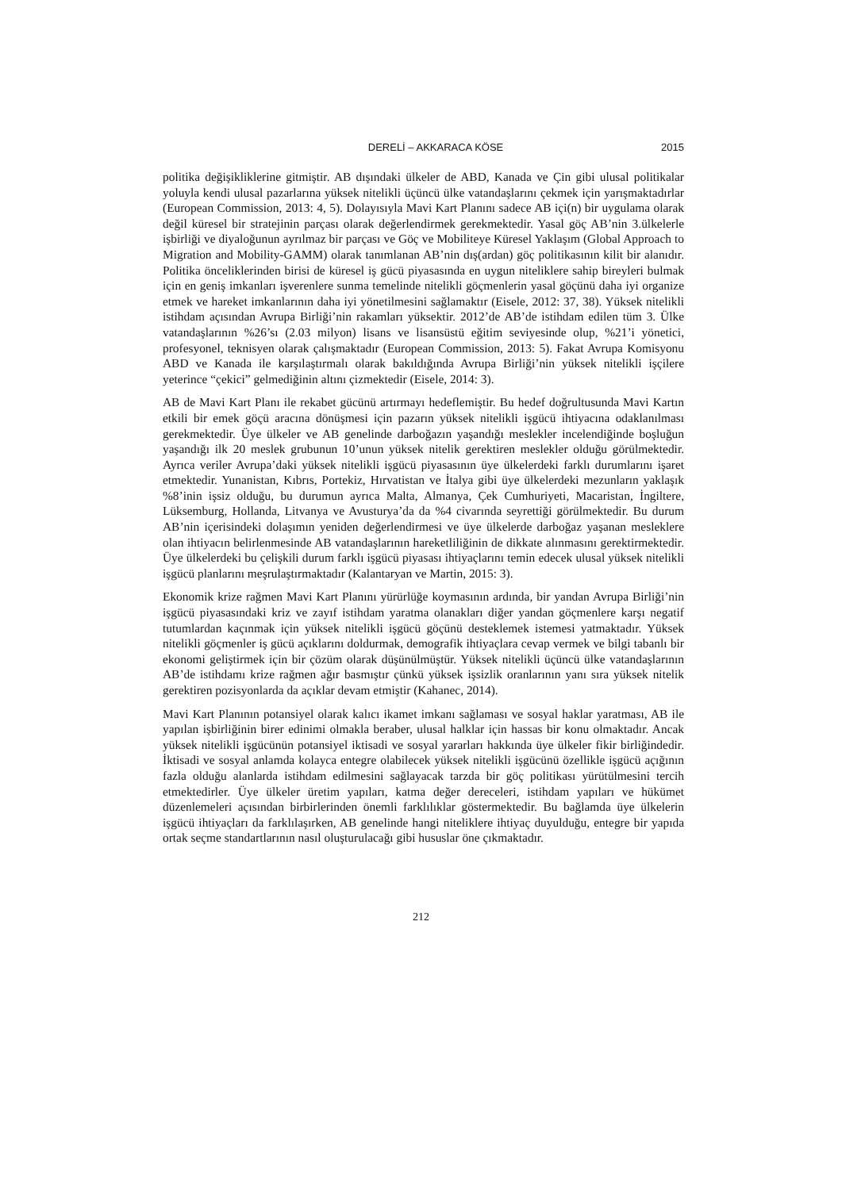DERELİ – AKKARACA KÖSE 2015
politika değişikliklerine gitmiştir. AB dışındaki ülkeler de ABD, Kanada ve Çin gibi ulusal politikalar yoluyla kendi ulusal pazarlarına yüksek nitelikli üçüncü ülke vatandaşlarını çekmek için yarışmaktadırlar (European Commission, 2013: 4, 5). Dolayısıyla Mavi Kart Planını sadece AB içi(n) bir uygulama olarak değil küresel bir stratejinin parçası olarak değerlendirmek gerekmektedir. Yasal göç AB’nin 3.ülkelerle işbirliği ve diyaloğunun ayrılmaz bir parçası ve Göç ve Mobiliteye Küresel Yaklaşım (Global Approach to Migration and Mobility-GAMM) olarak tanımlanan AB’nin dış(ardan) göç politikasının kilit bir alanıdır. Politika önceliklerinden birisi de küresel iş gücü piyasasında en uygun niteliklere sahip bireyleri bulmak için en geniş imkanları işverenlere sunma temelinde nitelikli göçmenlerin yasal göçünü daha iyi organize etmek ve hareket imkanlarının daha iyi yönetilmesini sağlamaktır (Eisele, 2012: 37, 38). Yüksek nitelikli istihdam açısından Avrupa Birliği’nin rakamları yüksektir. 2012’de AB’de istihdam edilen tüm 3. Ülke vatandaşlarının %26’sı (2.03 milyon) lisans ve lisansüstü eğitim seviyesinde olup, %21’i yönetici, profesyonel, teknisyen olarak çalışmaktadır (European Commission, 2013: 5). Fakat Avrupa Komisyonu ABD ve Kanada ile karşılaştırmalı olarak bakıldığında Avrupa Birliği’nin yüksek nitelikli işçilere yeterince “çekici” gelmediğinin altını çizmektedir (Eisele, 2014: 3).
AB de Mavi Kart Planı ile rekabet gücünü artırmayı hedeflemiştir. Bu hedef doğrultusunda Mavi Kartın etkili bir emek göçü aracına dönüşmesi için pazarın yüksek nitelikli işgücü ihtiyacına odaklanılması gerekmektedir. Üye ülkeler ve AB genelinde darboğazın yaşandığı meslekler incelendiğinde boşluğun yaşandığı ilk 20 meslek grubunun 10’unun yüksek nitelik gerektiren meslekler olduğu görülmektedir. Ayrıca veriler Avrupa’daki yüksek nitelikli işgücü piyasasının üye ülkelerdeki farklı durumlarını işaret etmektedir. Yunanistan, Kıbrıs, Portekiz, Hırvatistan ve İtalya gibi üye ülkelerdeki mezunların yaklaşık %8’inin işsiz olduğu, bu durumun ayrıca Malta, Almanya, Çek Cumhuriyeti, Macaristan, İngiltere, Lüksemburg, Hollanda, Litvanya ve Avusturya’da da %4 civarında seyrettiği görülmektedir. Bu durum AB’nin içerisindeki dolaşımın yeniden değerlendirmesi ve üye ülkelerde darboğaz yaşanan mesleklere olan ihtiyacın belirlenmesinde AB vatandaşlarının hareketliliğinin de dikkate alınmasını gerektirmektedir. Üye ülkelerdeki bu çelişkili durum farklı işgücü piyasası ihtiyaçlarını temin edecek ulusal yüksek nitelikli işgücü planlarını meşrulaştırmaktadır (Kalantaryan ve Martin, 2015: 3).
Ekonomik krize rağmen Mavi Kart Planını yürürlüğe koymasının ardında, bir yandan Avrupa Birliği’nin işgücü piyasasındaki kriz ve zayıf istihdam yaratma olanakları diğer yandan göçmenlere karşı negatif tutumlardan kaçınmak için yüksek nitelikli işgücü göçünü desteklemek istemesi yatmaktadır. Yüksek nitelikli göçmenler iş gücü açıklarını doldurmak, demografik ihtiyaçlara cevap vermek ve bilgi tabanlı bir ekonomi geliştirmek için bir çözüm olarak düşünülmüştür. Yüksek nitelikli üçüncü ülke vatandaşlarının AB’de istihdamı krize rağmen ağır basmıştır çünkü yüksek işsizlik oranlarının yanı sıra yüksek nitelik gerektiren pozisyonlarda da açıklar devam etmiştir (Kahanec, 2014).
Mavi Kart Planının potansiyel olarak kalıcı ikamet imkanı sağlaması ve sosyal haklar yaratması, AB ile yapılan işbirliğinin birer edinimi olmakla beraber, ulusal halklar için hassas bir konu olmaktadır. Ancak yüksek nitelikli işgücünün potansiyel iktisadi ve sosyal yararları hakkında üye ülkeler fikir birliğindedir. İktisadi ve sosyal anlamda kolayca entegre olabilecek yüksek nitelikli işgücünü özellikle işgücü açığının fazla olduğu alanlarda istihdam edilmesini sağlayacak tarzda bir göç politikası yürütülmesini tercih etmektedirler. Üye ülkeler üretim yapıları, katma değer dereceleri, istihdam yapıları ve hükümet düzenlemeleri açısından birbirlerinden önemli farklılıklar göstermektedir. Bu bağlamda üye ülkelerin işgücü ihtiyaçları da farklılaşırken, AB genelinde hangi niteliklere ihtiyaç duyulduğu, entegre bir yapıda ortak seçme standartlarının nasıl oluşturulacağı gibi hususlar öne çıkmaktadır.
212